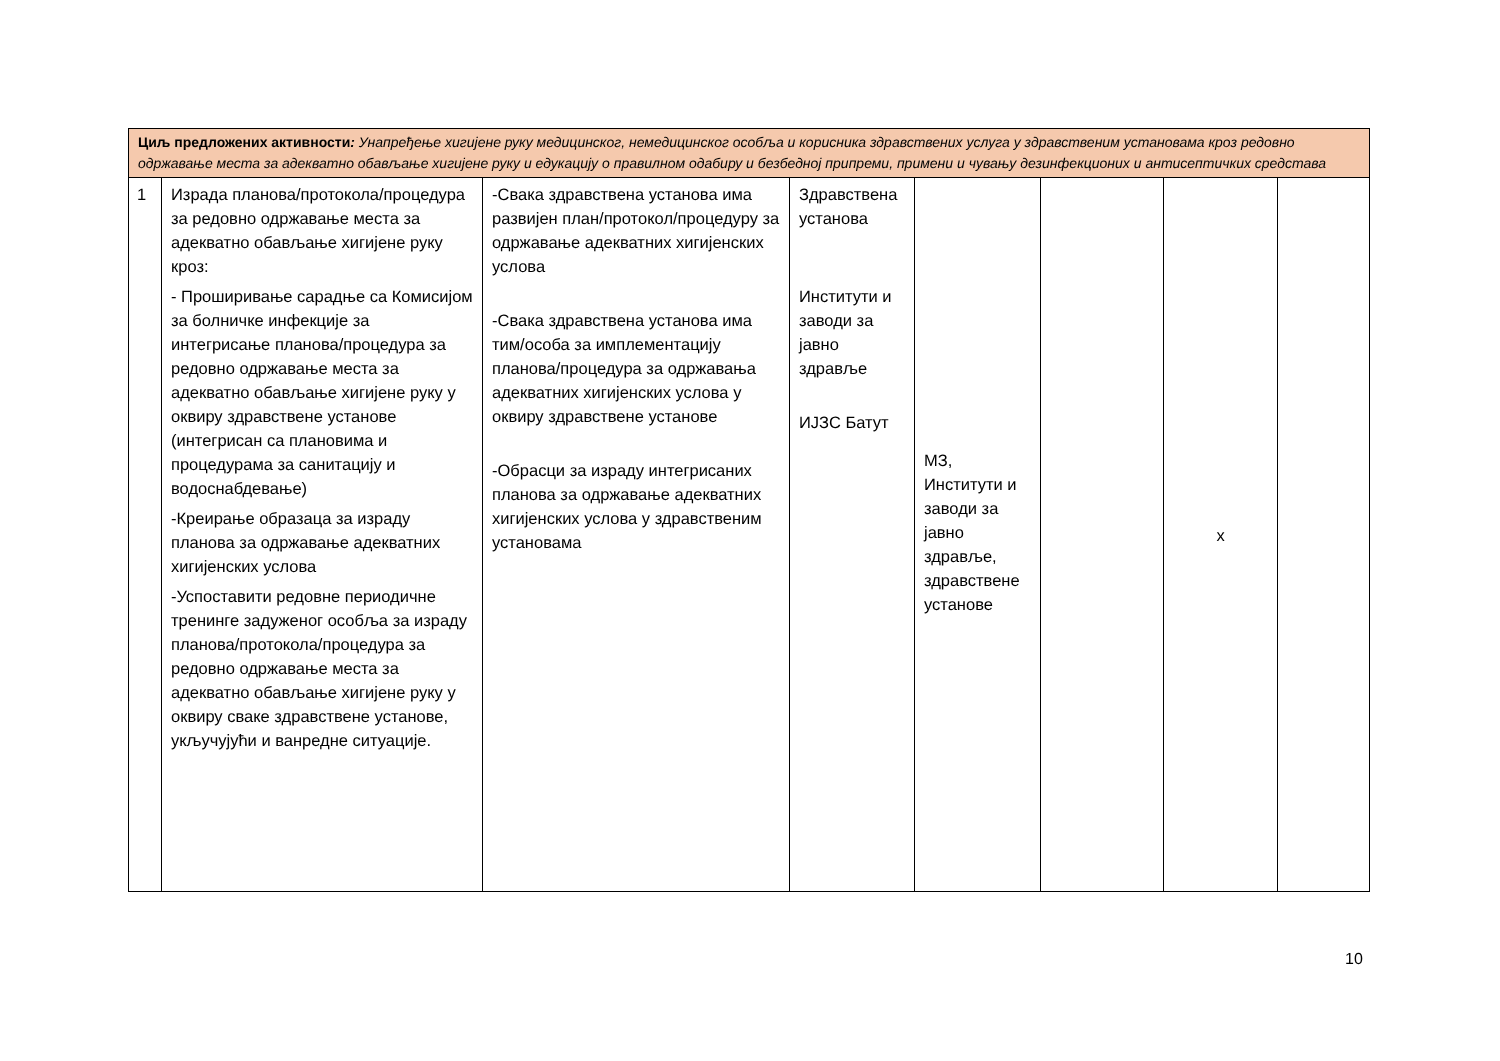| Циљ предложених активности : Унапређење хигијене руку медицинског, немедицинског особља и корисника здравствених услуга у здравственим установама кроз редовно одржавање места за адекватно обављање хигијене руку и едукацију о правилном одабиру и безбедној припреми, примени и чувању дезинфекционих и антисептичких средстава | | | | | | | |
| 1 | Израда планова/протокола/процедура за редовно одржавање места за адекватно обављање хигијене руку кроз: - Проширивање сарадње са Комисијом за болничке инфекције за интегрисање планова/процедура за редовно одржавање места за адекватно обављање хигијене руку у оквиру здравствене установе (интегрисан са плановима и процедурама за санитацију и водоснабдевање) -Креирање образаца за израду планова за одржавање адекватних хигијенских услова -Успоставити редовне периодичне тренинге задуженог особља за израду планова/протокола/процедура за редовно одржавање места за адекватно обављање хигијене руку у оквиру сваке здравствене установе, укључујући и ванредне ситуације. | -Свака здравствена установа има развијен план/протокол/процедуру за одржавање адекватних хигијенских услова -Свака здравствена установа има тим/особа за имплементацију планова/процедура за одржавања адекватних хигијенских услова у оквиру здравствене установе -Обрасци за израду интегрисаних планова за одржавање адекватних хигијенских услова у здравственим установама | Здравствена установа Институти и заводи за јавно здравље ИЈЗС Батут | МЗ, Институти и заводи за јавно здравље, здравствене установе | | x | |
10